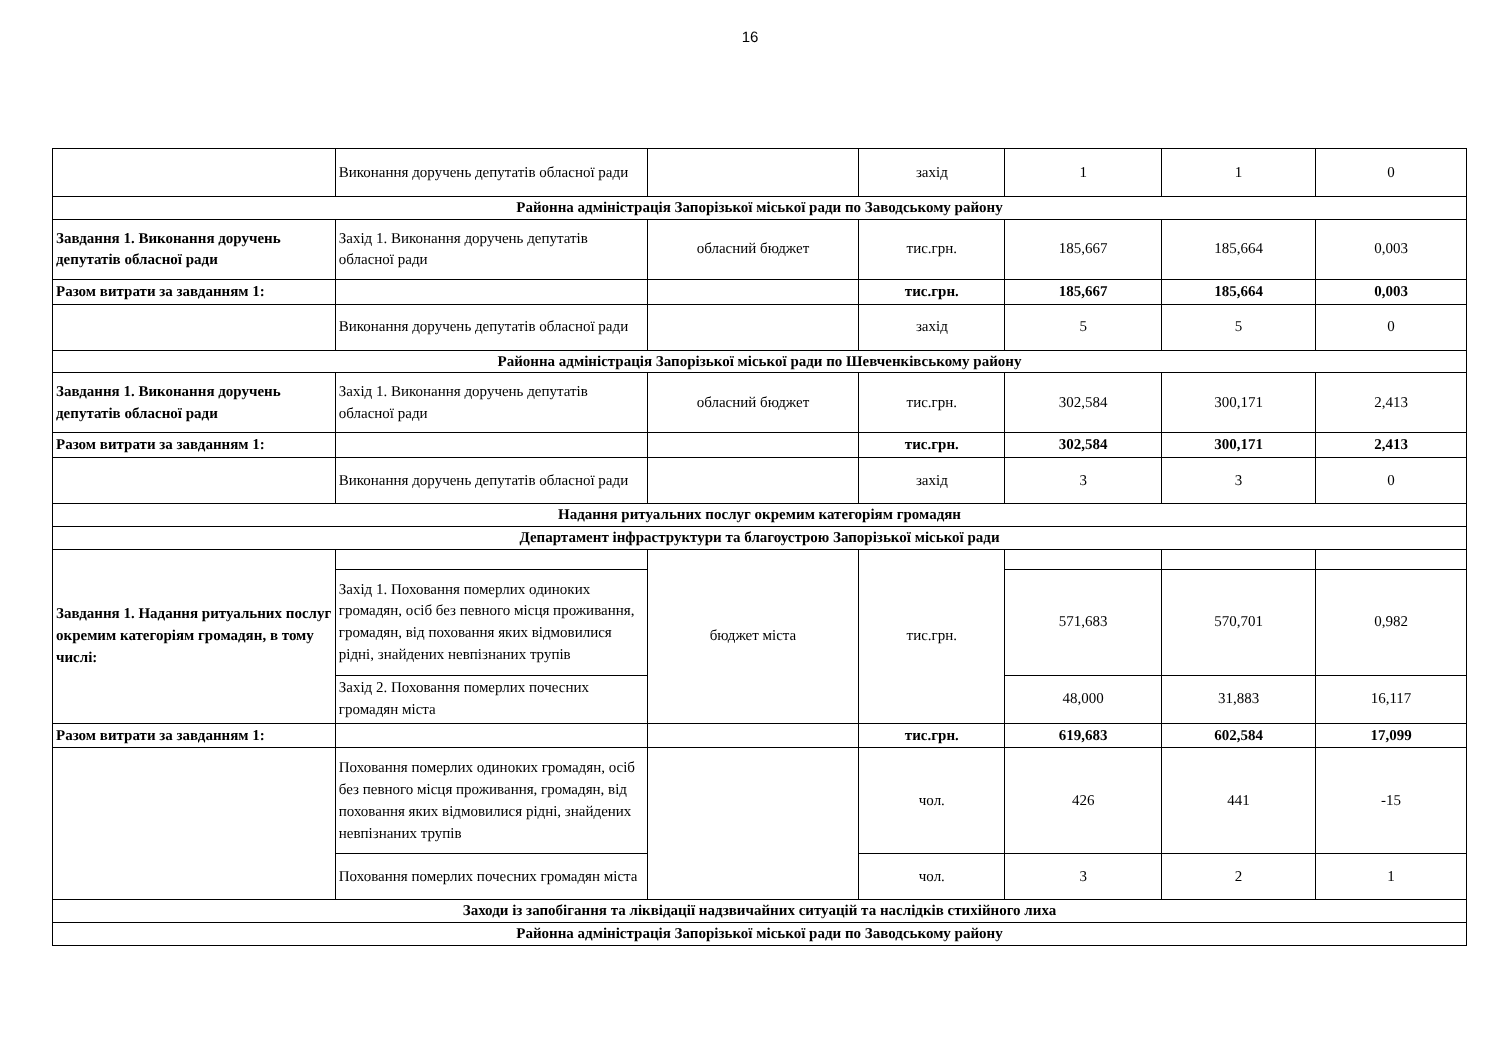16
| | Виконання доручень депутатів обласної ради | | захід | 1 | 1 | 0 |
| Районна адміністрація Запорізької міської ради по Заводському району | | | | | | |
| Завдання 1. Виконання доручень депутатів обласної ради | Захід 1. Виконання доручень депутатів обласної ради | обласний бюджет | тис.грн. | 185,667 | 185,664 | 0,003 |
| Разом витрати за завданням 1: | | | тис.грн. | 185,667 | 185,664 | 0,003 |
| | Виконання доручень депутатів обласної ради | | захід | 5 | 5 | 0 |
| Районна адміністрація Запорізької міської ради по Шевченківському району | | | | | | |
| Завдання 1. Виконання доручень депутатів обласної ради | Захід 1. Виконання доручень депутатів обласної ради | обласний бюджет | тис.грн. | 302,584 | 300,171 | 2,413 |
| Разом витрати за завданням 1: | | | тис.грн. | 302,584 | 300,171 | 2,413 |
| | Виконання доручень депутатів обласної ради | | захід | 3 | 3 | 0 |
| Надання ритуальних послуг окремим категоріям громадян | | | | | | |
| Департамент інфраструктури та благоустрою Запорізької міської ради | | | | | | |
| Завдання 1. Надання ритуальних послуг окремим категоріям громадян, в тому числі: | | бюджет міста | тис.грн. | | | |
| | Захід 1. Поховання померлих одиноких громадян, осіб без певного місця проживання, громадян, від поховання яких відмовилися рідні, знайдених невпізнаних трупів | | | 571,683 | 570,701 | 0,982 |
| | Захід 2. Поховання померлих почесних громадян міста | | | 48,000 | 31,883 | 16,117 |
| Разом витрати за завданням 1: | | | тис.грн. | 619,683 | 602,584 | 17,099 |
| | Поховання померлих одиноких громадян, осіб без певного місця проживання, громадян, від поховання яких відмовилися рідні, знайдених невпізнаних трупів | | чол. | 426 | 441 | -15 |
| | Поховання померлих почесних громадян міста | | чол. | 3 | 2 | 1 |
| Заходи із запобігання та ліквідації надзвичайних ситуацій та наслідків стихійного лиха | | | | | | |
| Районна адміністрація Запорізької міської ради по Заводському району | | | | | | |